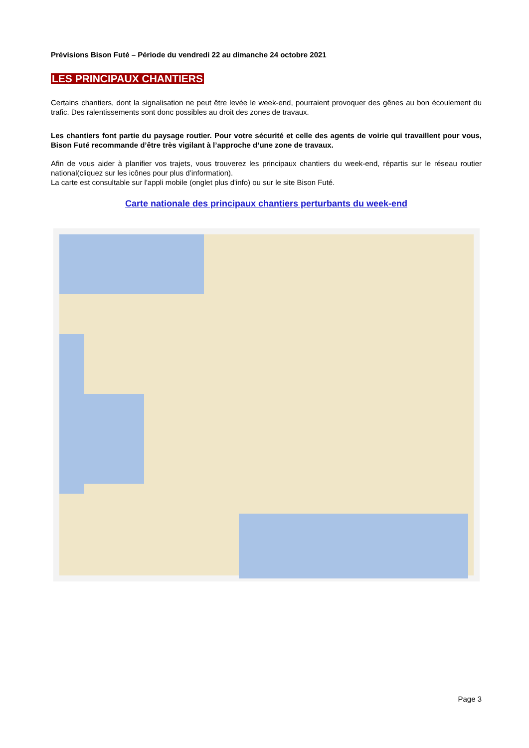Prévisions Bison Futé – Période du vendredi 22 au dimanche 24 octobre 2021
LES PRINCIPAUX CHANTIERS
Certains chantiers, dont la signalisation ne peut être levée le week-end, pourraient provoquer des gênes au bon écoulement du trafic. Des ralentissements sont donc possibles au droit des zones de travaux.
Les chantiers font partie du paysage routier. Pour votre sécurité et celle des agents de voirie qui travaillent pour vous, Bison Futé recommande d’être très vigilant à l’approche d’une zone de travaux.
Afin de vous aider à planifier vos trajets, vous trouverez les principaux chantiers du week-end, répartis sur le réseau routier national(cliquez sur les icônes pour plus d’information).
La carte est consultable sur l'appli mobile (onglet plus d'info) ou sur le site Bison Futé.
Carte nationale des principaux chantiers perturbants du week-end
Page 3